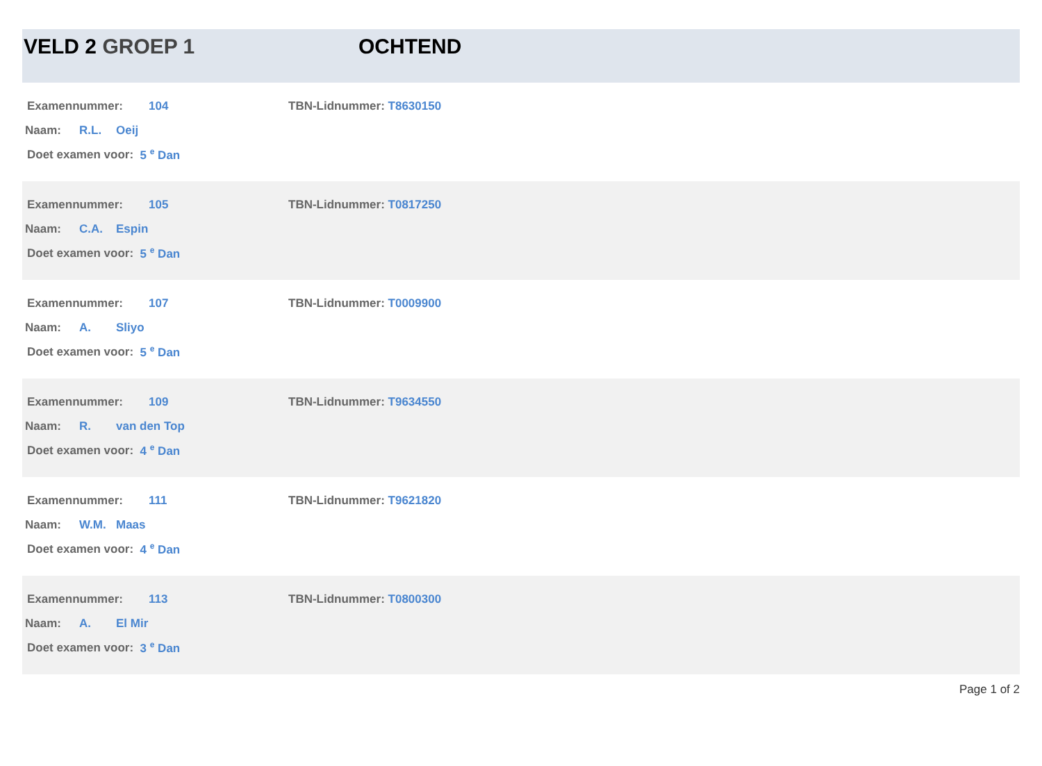VELD 2 GROEP 1 OCHTEND
Examennummer: 104 TBN-Lidnummer: T8630150
Naam: R.L. Oeij
Doet examen voor: 5 <sup>e</sup> Dan
Examennummer: 105 TBN-Lidnummer: T0817250
Naam: C.A. Espin
Doet examen voor: 5 <sup>e</sup> Dan
Examennummer: 107 TBN-Lidnummer: T0009900
Naam: A. Sliyo
Doet examen voor: 5 <sup>e</sup> Dan
Examennummer: 109 TBN-Lidnummer: T9634550
Naam: R. van den Top
Doet examen voor: 4 <sup>e</sup> Dan
Examennummer: 111 TBN-Lidnummer: T9621820
Naam: W.M. Maas
Doet examen voor: 4 <sup>e</sup> Dan
Examennummer: 113 TBN-Lidnummer: T0800300
Naam: A. El Mir
Doet examen voor: 3 <sup>e</sup> Dan
Page 1 of 2